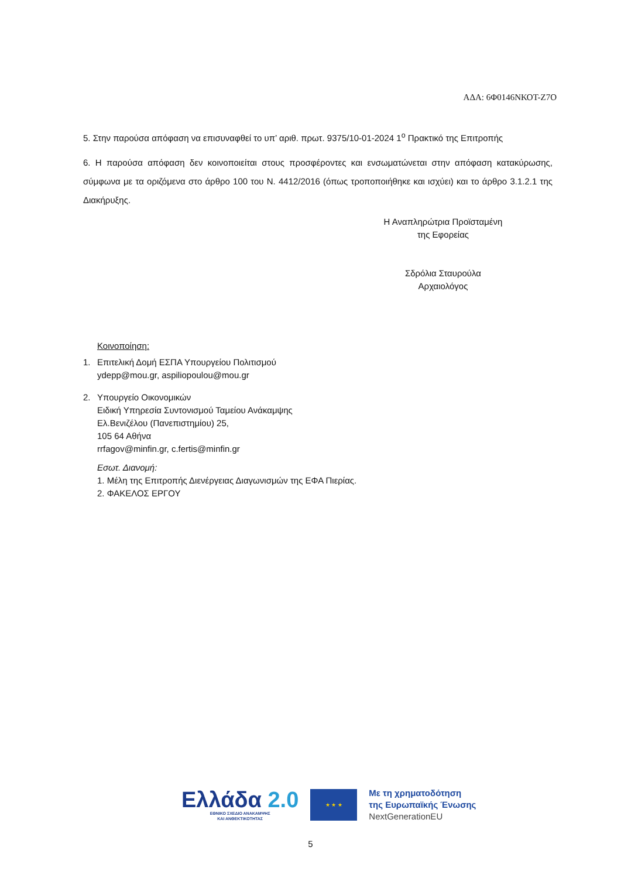ΑΔΑ: 6Φ0146ΝΚΟΤ-Ζ7Ο
5. Στην παρούσα απόφαση να επισυναφθεί το υπ’ αριθ. πρωτ. 9375/10-01-2024 1<sup>ο</sup> Πρακτικό της Επιτροπής
6. Η παρούσα απόφαση δεν κοινοποιείται στους προσφέροντες και ενσωματώνεται στην απόφαση κατακύρωσης, σύμφωνα με τα οριζόμενα στο άρθρο 100 του Ν. 4412/2016 (όπως τροποποιήθηκε και ισχύει) και το άρθρο 3.1.2.1 της Διακήρυξης.
Η Αναπληρώτρια Προϊσταμένη
της Εφορείας
Σδρόλια Σταυρούλα
Αρχαιολόγος
Κοινοποίηση:
1. Επιτελική Δομή ΕΣΠΑ Υπουργείου Πολιτισμού
ydepp@mou.gr, aspiliopoulou@mou.gr
2. Υπουργείο Οικονομικών
Ειδική Υπηρεσία Συντονισμού Ταμείου Ανάκαμψης
Ελ.Βενιζέλου (Πανεπιστημίου) 25,
105 64 Αθήνα
rrfagov@minfin.gr, c.fertis@minfin.gr
Εσωτ. Διανομή:
1. Μέλη της Επιτροπής Διενέργειας Διαγωνισμών της ΕΦΑ Πιερίας.
2. ΦΑΚΕΛΟΣ ΕΡΓΟΥ
Ελλάδα 2.0
ΕΘΝΙΚΟ ΣΧΕΔΙΟ ΑΝΑΚΑΜΨΗΣ
ΚΑΙ ΑΝΘΕΚΤΙΚΟΤΗΤΑΣ
★ ★ ★
Με τη χρηματοδότηση
της Ευρωπαϊκής Ένωσης
NextGenerationEU
5